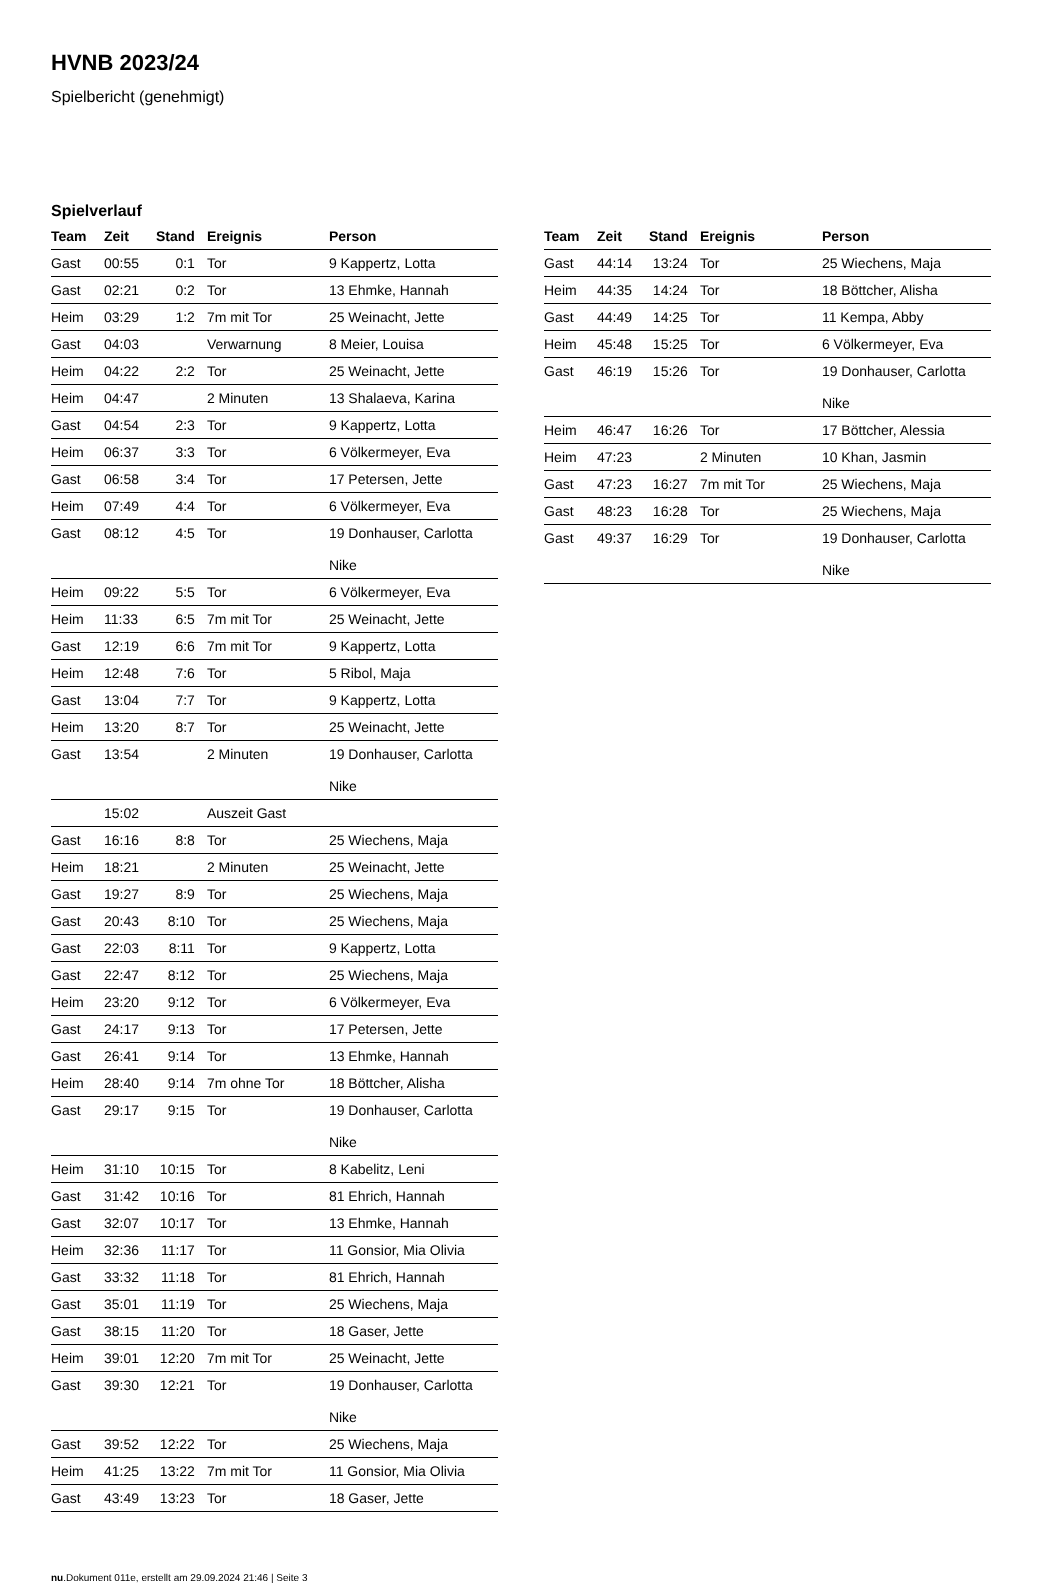HVNB 2023/24
Spielbericht (genehmigt)
Spielverlauf
| Team | Zeit | Stand | Ereignis | Person |
| --- | --- | --- | --- | --- |
| Gast | 00:55 | 0:1 | Tor | 9 Kappertz, Lotta |
| Gast | 02:21 | 0:2 | Tor | 13 Ehmke, Hannah |
| Heim | 03:29 | 1:2 | 7m mit Tor | 25 Weinacht, Jette |
| Gast | 04:03 | | Verwarnung | 8 Meier, Louisa |
| Heim | 04:22 | 2:2 | Tor | 25 Weinacht, Jette |
| Heim | 04:47 | | 2 Minuten | 13 Shalaeva, Karina |
| Gast | 04:54 | 2:3 | Tor | 9 Kappertz, Lotta |
| Heim | 06:37 | 3:3 | Tor | 6 Völkermeyer, Eva |
| Gast | 06:58 | 3:4 | Tor | 17 Petersen, Jette |
| Heim | 07:49 | 4:4 | Tor | 6 Völkermeyer, Eva |
| Gast | 08:12 | 4:5 | Tor | 19 Donhauser, Carlotta Nike |
| Heim | 09:22 | 5:5 | Tor | 6 Völkermeyer, Eva |
| Heim | 11:33 | 6:5 | 7m mit Tor | 25 Weinacht, Jette |
| Gast | 12:19 | 6:6 | 7m mit Tor | 9 Kappertz, Lotta |
| Heim | 12:48 | 7:6 | Tor | 5 Ribol, Maja |
| Gast | 13:04 | 7:7 | Tor | 9 Kappertz, Lotta |
| Heim | 13:20 | 8:7 | Tor | 25 Weinacht, Jette |
| Gast | 13:54 | | 2 Minuten | 19 Donhauser, Carlotta Nike |
| | 15:02 | | Auszeit Gast | |
| Gast | 16:16 | 8:8 | Tor | 25 Wiechens, Maja |
| Heim | 18:21 | | 2 Minuten | 25 Weinacht, Jette |
| Gast | 19:27 | 8:9 | Tor | 25 Wiechens, Maja |
| Gast | 20:43 | 8:10 | Tor | 25 Wiechens, Maja |
| Gast | 22:03 | 8:11 | Tor | 9 Kappertz, Lotta |
| Gast | 22:47 | 8:12 | Tor | 25 Wiechens, Maja |
| Heim | 23:20 | 9:12 | Tor | 6 Völkermeyer, Eva |
| Gast | 24:17 | 9:13 | Tor | 17 Petersen, Jette |
| Gast | 26:41 | 9:14 | Tor | 13 Ehmke, Hannah |
| Heim | 28:40 | 9:14 | 7m ohne Tor | 18 Böttcher, Alisha |
| Gast | 29:17 | 9:15 | Tor | 19 Donhauser, Carlotta Nike |
| Heim | 31:10 | 10:15 | Tor | 8 Kabelitz, Leni |
| Gast | 31:42 | 10:16 | Tor | 81 Ehrich, Hannah |
| Gast | 32:07 | 10:17 | Tor | 13 Ehmke, Hannah |
| Heim | 32:36 | 11:17 | Tor | 11 Gonsior, Mia Olivia |
| Gast | 33:32 | 11:18 | Tor | 81 Ehrich, Hannah |
| Gast | 35:01 | 11:19 | Tor | 25 Wiechens, Maja |
| Gast | 38:15 | 11:20 | Tor | 18 Gaser, Jette |
| Heim | 39:01 | 12:20 | 7m mit Tor | 25 Weinacht, Jette |
| Gast | 39:30 | 12:21 | Tor | 19 Donhauser, Carlotta Nike |
| Gast | 39:52 | 12:22 | Tor | 25 Wiechens, Maja |
| Heim | 41:25 | 13:22 | 7m mit Tor | 11 Gonsior, Mia Olivia |
| Gast | 43:49 | 13:23 | Tor | 18 Gaser, Jette |
| Team | Zeit | Stand | Ereignis | Person |
| --- | --- | --- | --- | --- |
| Gast | 44:14 | 13:24 | Tor | 25 Wiechens, Maja |
| Heim | 44:35 | 14:24 | Tor | 18 Böttcher, Alisha |
| Gast | 44:49 | 14:25 | Tor | 11 Kempa, Abby |
| Heim | 45:48 | 15:25 | Tor | 6 Völkermeyer, Eva |
| Gast | 46:19 | 15:26 | Tor | 19 Donhauser, Carlotta Nike |
| Heim | 46:47 | 16:26 | Tor | 17 Böttcher, Alessia |
| Heim | 47:23 | | 2 Minuten | 10 Khan, Jasmin |
| Gast | 47:23 | 16:27 | 7m mit Tor | 25 Wiechens, Maja |
| Gast | 48:23 | 16:28 | Tor | 25 Wiechens, Maja |
| Gast | 49:37 | 16:29 | Tor | 19 Donhauser, Carlotta Nike |
nu.Dokument 011e, erstellt am 29.09.2024 21:46 | Seite 3